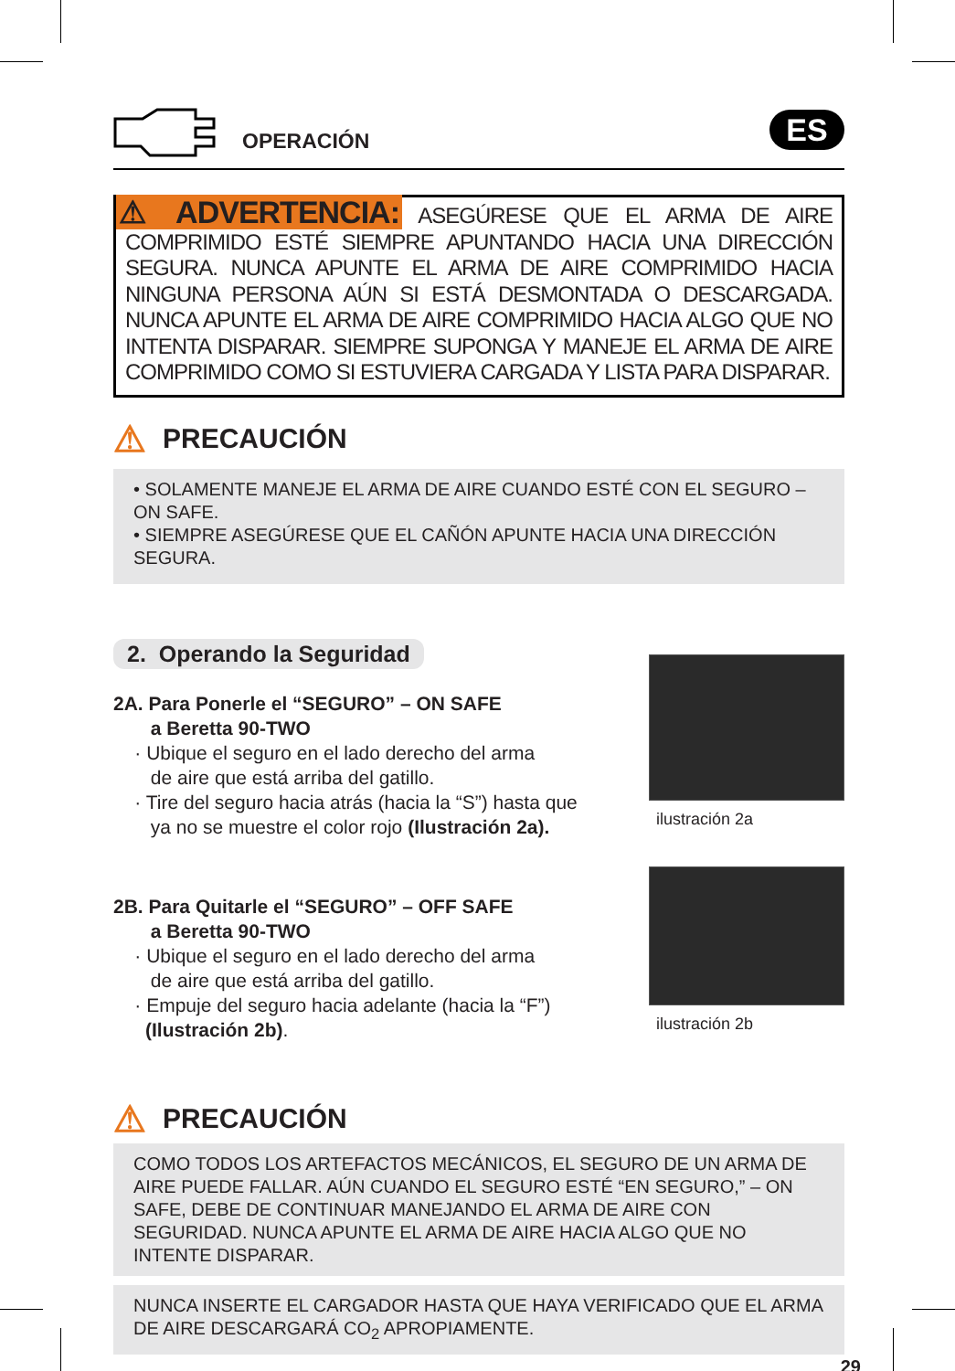OPERACIÓN
ES
⚠ ADVERTENCIA: ASEGÚRESE QUE EL ARMA DE AIRE COMPRIMIDO ESTÉ SIEMPRE APUNTANDO HACIA UNA DIRECCIÓN SEGURA. NUNCA APUNTE EL ARMA DE AIRE COMPRIMIDO HACIA NINGUNA PERSONA AÚN SI ESTÁ DESMONTADA O DESCARGADA. NUNCA APUNTE EL ARMA DE AIRE COMPRIMIDO HACIA ALGO QUE NO INTENTA DISPARAR. SIEMPRE SUPONGA Y MANEJE EL ARMA DE AIRE COMPRIMIDO COMO SI ESTUVIERA CARGADA Y LISTA PARA DISPARAR.
⚠ PRECAUCIÓN
• SOLAMENTE MANEJE EL ARMA DE AIRE CUANDO ESTÉ CON EL SEGURO – ON SAFE.
• SIEMPRE ASEGÚRESE QUE EL CAÑÓN APUNTE HACIA UNA DIRECCIÓN SEGURA.
2. Operando la Seguridad
2A. Para Ponerle el “SEGURO” – ON SAFE
a Beretta 90-TWO
· Ubique el seguro en el lado derecho del arma
de aire que está arriba del gatillo.
· Tire del seguro hacia atrás (hacia la “S”) hasta que
ya no se muestre el color rojo (Ilustración 2a).
ilustración 2a
2B. Para Quitarle el “SEGURO” – OFF SAFE
a Beretta 90-TWO
· Ubique el seguro en el lado derecho del arma
de aire que está arriba del gatillo.
· Empuje del seguro hacia adelante (hacia la “F”)
(Ilustración 2b).
ilustración 2b
⚠ PRECAUCIÓN
COMO TODOS LOS ARTEFACTOS MECÁNICOS, EL SEGURO DE UN ARMA DE AIRE PUEDE FALLAR. AÚN CUANDO EL SEGURO ESTÉ “EN SEGURO,” – ON SAFE, DEBE DE CONTINUAR MANEJANDO EL ARMA DE AIRE CON SEGURIDAD. NUNCA APUNTE EL ARMA DE AIRE HACIA ALGO QUE NO INTENTE DISPARAR.
NUNCA INSERTE EL CARGADOR HASTA QUE HAYA VERIFICADO QUE EL ARMA DE AIRE DESCARGARÁ CO<sub>2</sub> APROPIAMENTE.
29